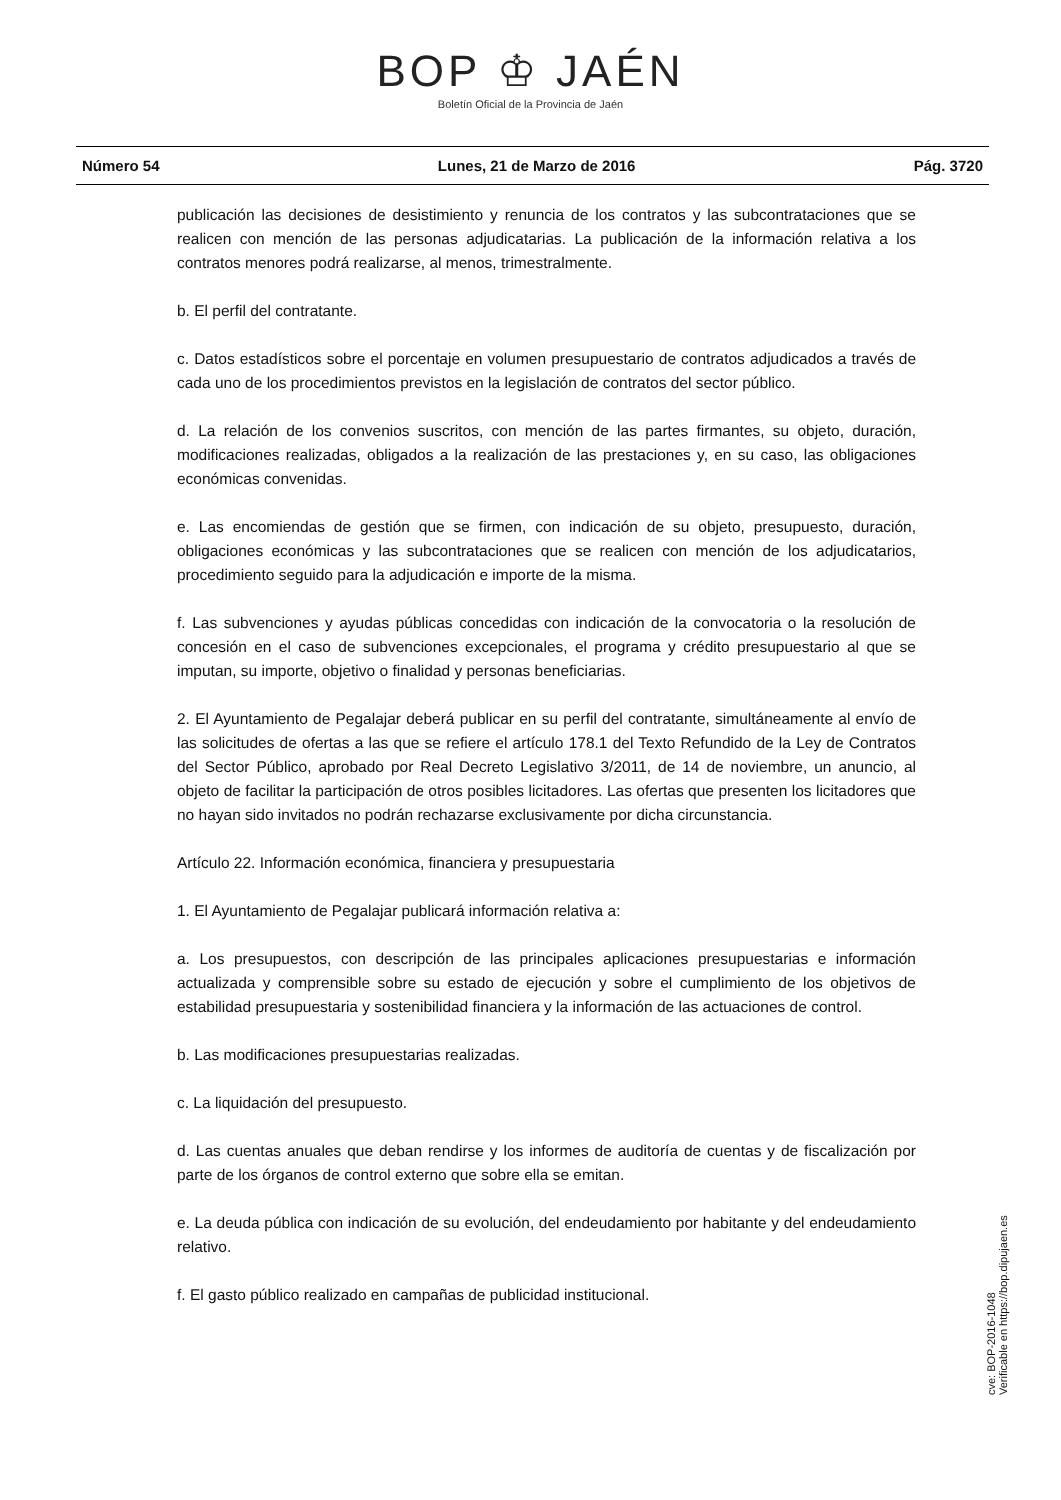BOP ♔ JAÉN
Boletín Oficial de la Provincia de Jaén
Número 54 Lunes, 21 de Marzo de 2016 Pág. 3720
publicación las decisiones de desistimiento y renuncia de los contratos y las subcontrataciones que se realicen con mención de las personas adjudicatarias. La publicación de la información relativa a los contratos menores podrá realizarse, al menos, trimestralmente.
b. El perfil del contratante.
c. Datos estadísticos sobre el porcentaje en volumen presupuestario de contratos adjudicados a través de cada uno de los procedimientos previstos en la legislación de contratos del sector público.
d. La relación de los convenios suscritos, con mención de las partes firmantes, su objeto, duración, modificaciones realizadas, obligados a la realización de las prestaciones y, en su caso, las obligaciones económicas convenidas.
e. Las encomiendas de gestión que se firmen, con indicación de su objeto, presupuesto, duración, obligaciones económicas y las subcontrataciones que se realicen con mención de los adjudicatarios, procedimiento seguido para la adjudicación e importe de la misma.
f. Las subvenciones y ayudas públicas concedidas con indicación de la convocatoria o la resolución de concesión en el caso de subvenciones excepcionales, el programa y crédito presupuestario al que se imputan, su importe, objetivo o finalidad y personas beneficiarias.
2. El Ayuntamiento de Pegalajar deberá publicar en su perfil del contratante, simultáneamente al envío de las solicitudes de ofertas a las que se refiere el artículo 178.1 del Texto Refundido de la Ley de Contratos del Sector Público, aprobado por Real Decreto Legislativo 3/2011, de 14 de noviembre, un anuncio, al objeto de facilitar la participación de otros posibles licitadores. Las ofertas que presenten los licitadores que no hayan sido invitados no podrán rechazarse exclusivamente por dicha circunstancia.
Artículo 22. Información económica, financiera y presupuestaria
1. El Ayuntamiento de Pegalajar publicará información relativa a:
a. Los presupuestos, con descripción de las principales aplicaciones presupuestarias e información actualizada y comprensible sobre su estado de ejecución y sobre el cumplimiento de los objetivos de estabilidad presupuestaria y sostenibilidad financiera y la información de las actuaciones de control.
b. Las modificaciones presupuestarias realizadas.
c. La liquidación del presupuesto.
d. Las cuentas anuales que deban rendirse y los informes de auditoría de cuentas y de fiscalización por parte de los órganos de control externo que sobre ella se emitan.
e. La deuda pública con indicación de su evolución, del endeudamiento por habitante y del endeudamiento relativo.
f. El gasto público realizado en campañas de publicidad institucional.
cve: BOP-2016-1048
Verificable en https://bop.dipujaen.es